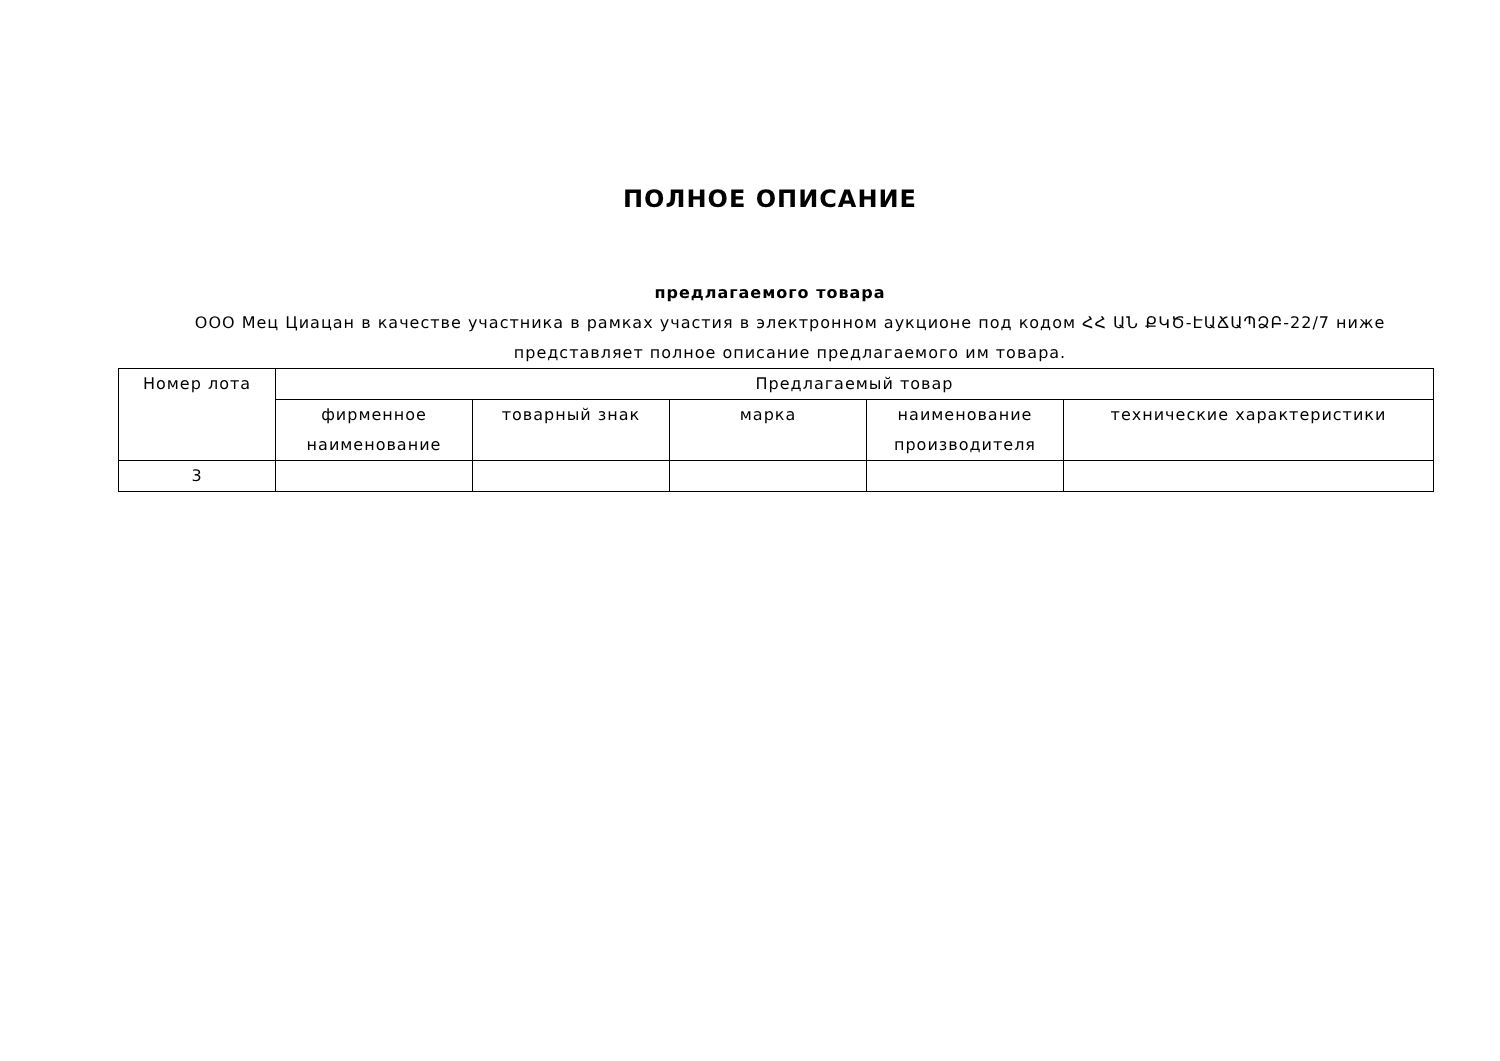ПОЛНОЕ ОПИСАНИЕ
предлагаемого товара
ООО Мец Циацан в качестве участника в рамках участия в электронном аукционе под кодом ՀՀ ԱՆ ՔԿԾ-ԷԱՃԱՊՁԲ-22/7 ниже представляет полное описание предлагаемого им товара.
| Номер лота | Предлагаемый товар | | | | |
| --- | --- | --- | --- | --- | --- |
| | фирменное наименование | товарный знак | марка | наименование производителя | технические характеристики |
| 3 | | | | | |